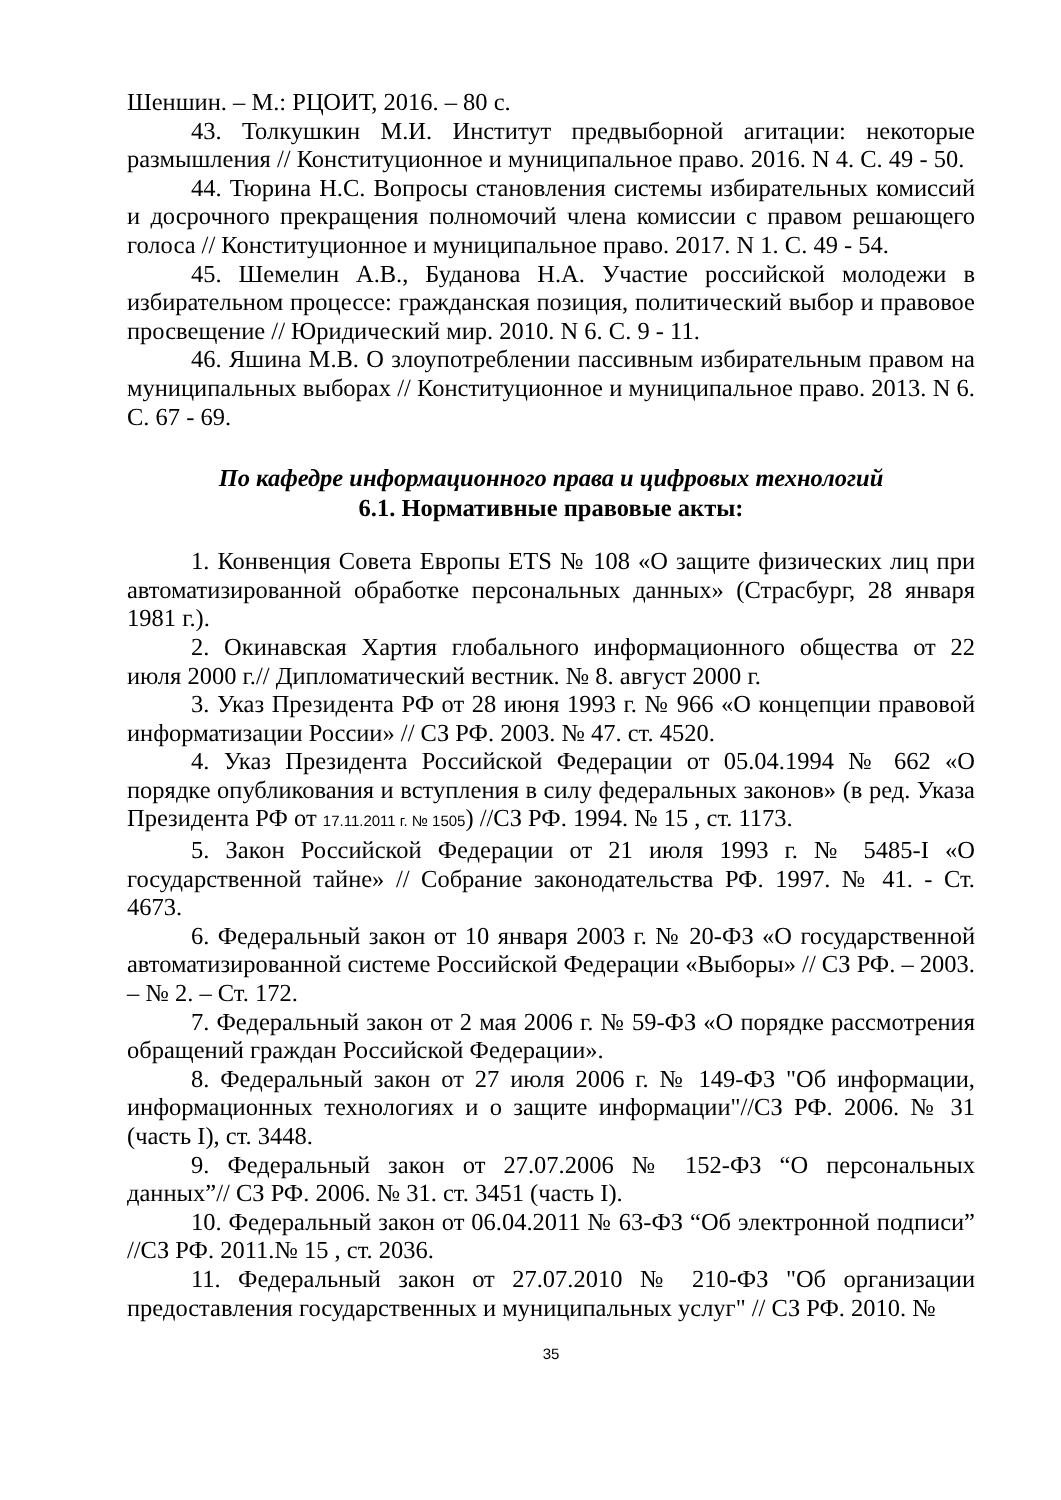Шеншин. – М.: РЦОИТ, 2016. – 80 с.
43. Толкушкин М.И. Институт предвыборной агитации: некоторые размышления // Конституционное и муниципальное право. 2016. N 4. С. 49 - 50.
44. Тюрина Н.С. Вопросы становления системы избирательных комиссий и досрочного прекращения полномочий члена комиссии с правом решающего голоса // Конституционное и муниципальное право. 2017. N 1. С. 49 - 54.
45. Шемелин А.В., Буданова Н.А. Участие российской молодежи в избирательном процессе: гражданская позиция, политический выбор и правовое просвещение // Юридический мир. 2010. N 6. С. 9 - 11.
46. Яшина М.В. О злоупотреблении пассивным избирательным правом на муниципальных выборах // Конституционное и муниципальное право. 2013. N 6. С. 67 - 69.
По кафедре информационного права и цифровых технологий
6.1. Нормативные правовые акты:
1. Конвенция Совета Европы ETS № 108 «О защите физических лиц при автоматизированной обработке персональных данных» (Страсбург, 28 января 1981 г.).
2. Окинавская Хартия глобального информационного общества от 22 июля 2000 г.// Дипломатический вестник. № 8. август 2000 г.
3. Указ Президента РФ от 28 июня 1993 г. № 966 «О концепции правовой информатизации России» // СЗ РФ. 2003. № 47. ст. 4520.
4. Указ Президента Российской Федерации от 05.04.1994 № 662 «О порядке опубликования и вступления в силу федеральных законов» (в ред. Указа Президента РФ от 17.11.2011 г. № 1505) //СЗ РФ. 1994. № 15 , ст. 1173.
5. Закон Российской Федерации от 21 июля 1993 г. № 5485-I «О государственной тайне» // Собрание законодательства РФ. 1997. № 41. - Ст. 4673.
6. Федеральный закон от 10 января 2003 г. № 20-ФЗ «О государственной автоматизированной системе Российской Федерации «Выборы» // СЗ РФ. – 2003. – № 2. – Ст. 172.
7. Федеральный закон от 2 мая 2006 г. № 59-ФЗ «О порядке рассмотрения обращений граждан Российской Федерации».
8. Федеральный закон от 27 июля 2006 г. № 149-ФЗ "Об информации, информационных технологиях и о защите информации"//СЗ РФ. 2006. № 31 (часть I), ст. 3448.
9. Федеральный закон от 27.07.2006 № 152-ФЗ “О персональных данных”// СЗ РФ. 2006. № 31. ст. 3451 (часть I).
10. Федеральный закон от 06.04.2011 № 63-ФЗ “Об электронной подписи” //СЗ РФ. 2011.№ 15 , ст. 2036.
11. Федеральный закон от 27.07.2010 № 210-ФЗ "Об организации предоставления государственных и муниципальных услуг" // СЗ РФ. 2010. №
35